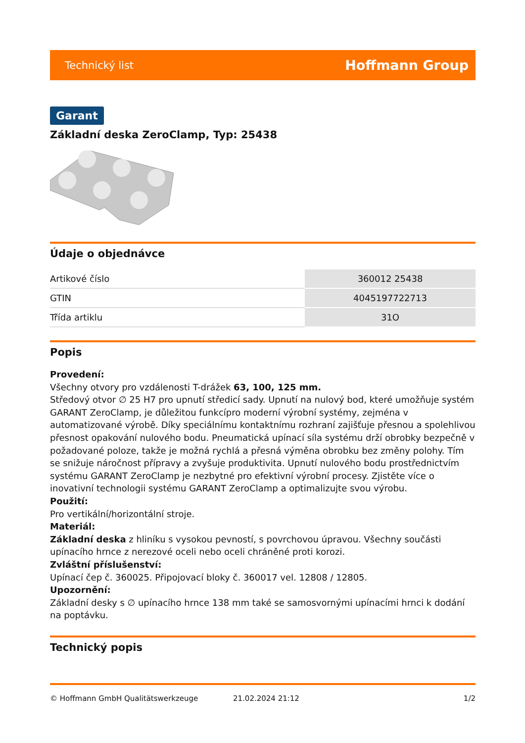Technický list Hoffmann Group
Garant
Základní deska ZeroClamp, Typ: 25438
Údaje o objednávce
| Artikové číslo | 360012 25438 |
| GTIN | 4045197722713 |
| Třída artiklu | 31O |
Popis
Provedení:
Všechny otvory pro vzdálenosti T-drážek 63, 100, 125 mm.
Středový otvor ∅ 25 H7 pro upnutí středicí sady. Upnutí na nulový bod, které umožňuje systém GARANT ZeroClamp, je důležitou funkcípro moderní výrobní systémy, zejména v automatizované výrobě. Díky speciálnímu kontaktnímu rozhraní zajišťuje přesnou a spolehlivou přesnost opakování nulového bodu. Pneumatická upínací síla systému drží obrobky bezpečně v požadované poloze, takže je možná rychlá a přesná výměna obrobku bez změny polohy. Tím se snižuje náročnost přípravy a zvyšuje produktivita. Upnutí nulového bodu prostřednictvím systému GARANT ZeroClamp je nezbytné pro efektivní výrobní procesy. Zjistěte více o inovativní technologii systému GARANT ZeroClamp a optimalizujte svou výrobu.
Použití:
Pro vertikální/horizontální stroje.
Materiál:
Základní deska z hliníku s vysokou pevností, s povrchovou úpravou. Všechny součásti upínacího hrnce z nerezové oceli nebo oceli chráněné proti korozi.
Zvláštní příslušenství:
Upínací čep č. 360025. Připojovací bloky č. 360017 vel. 12808 / 12805.
Upozornění:
Základní desky s ∅ upínacího hrnce 138 mm také se samosvornými upínacími hrnci k dodání na poptávku.
Technický popis
© Hoffmann GmbH Qualitätswerkzeuge 21.02.2024 21:12 1/2